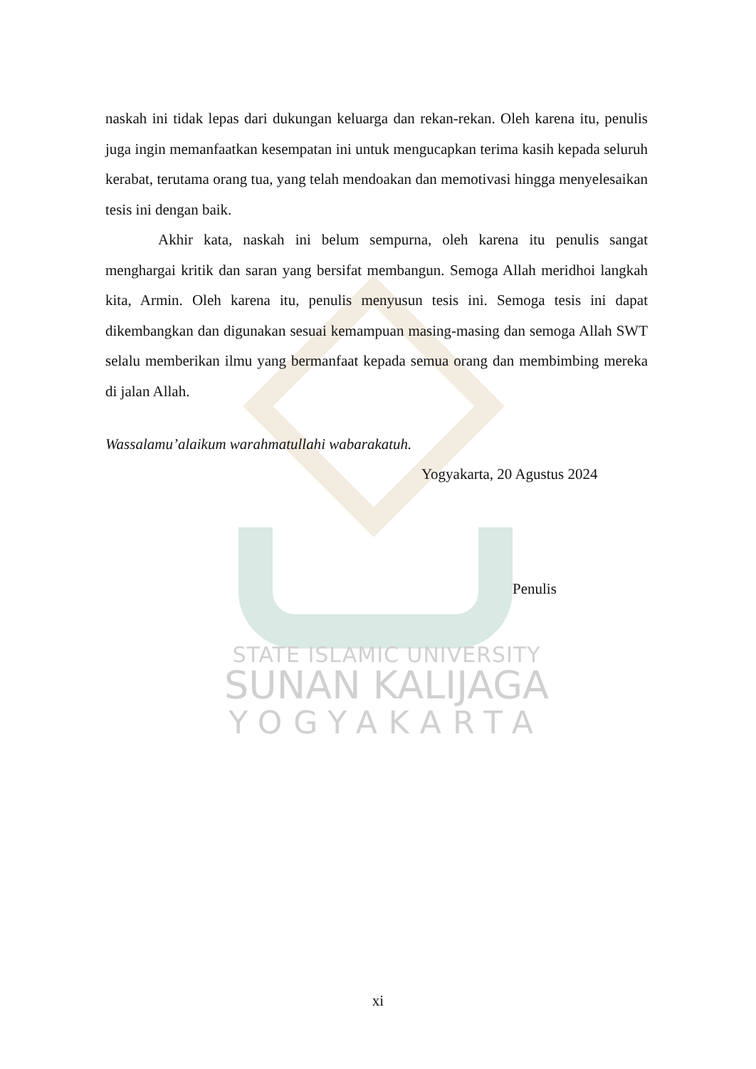naskah ini tidak lepas dari dukungan keluarga dan rekan-rekan. Oleh karena itu, penulis juga ingin memanfaatkan kesempatan ini untuk mengucapkan terima kasih kepada seluruh kerabat, terutama orang tua, yang telah mendoakan dan memotivasi hingga menyelesaikan tesis ini dengan baik.
Akhir kata, naskah ini belum sempurna, oleh karena itu penulis sangat menghargai kritik dan saran yang bersifat membangun. Semoga Allah meridhoi langkah kita, Armin. Oleh karena itu, penulis menyusun tesis ini. Semoga tesis ini dapat dikembangkan dan digunakan sesuai kemampuan masing-masing dan semoga Allah SWT selalu memberikan ilmu yang bermanfaat kepada semua orang dan membimbing mereka di jalan Allah.
Wassalamu’alaikum warahmatullahi wabarakatuh.
Yogyakarta, 20 Agustus 2024
Penulis
STATE ISLAMIC UNIVERSITY
SUNAN KALIJAGA
YOGYAKARTA
xi